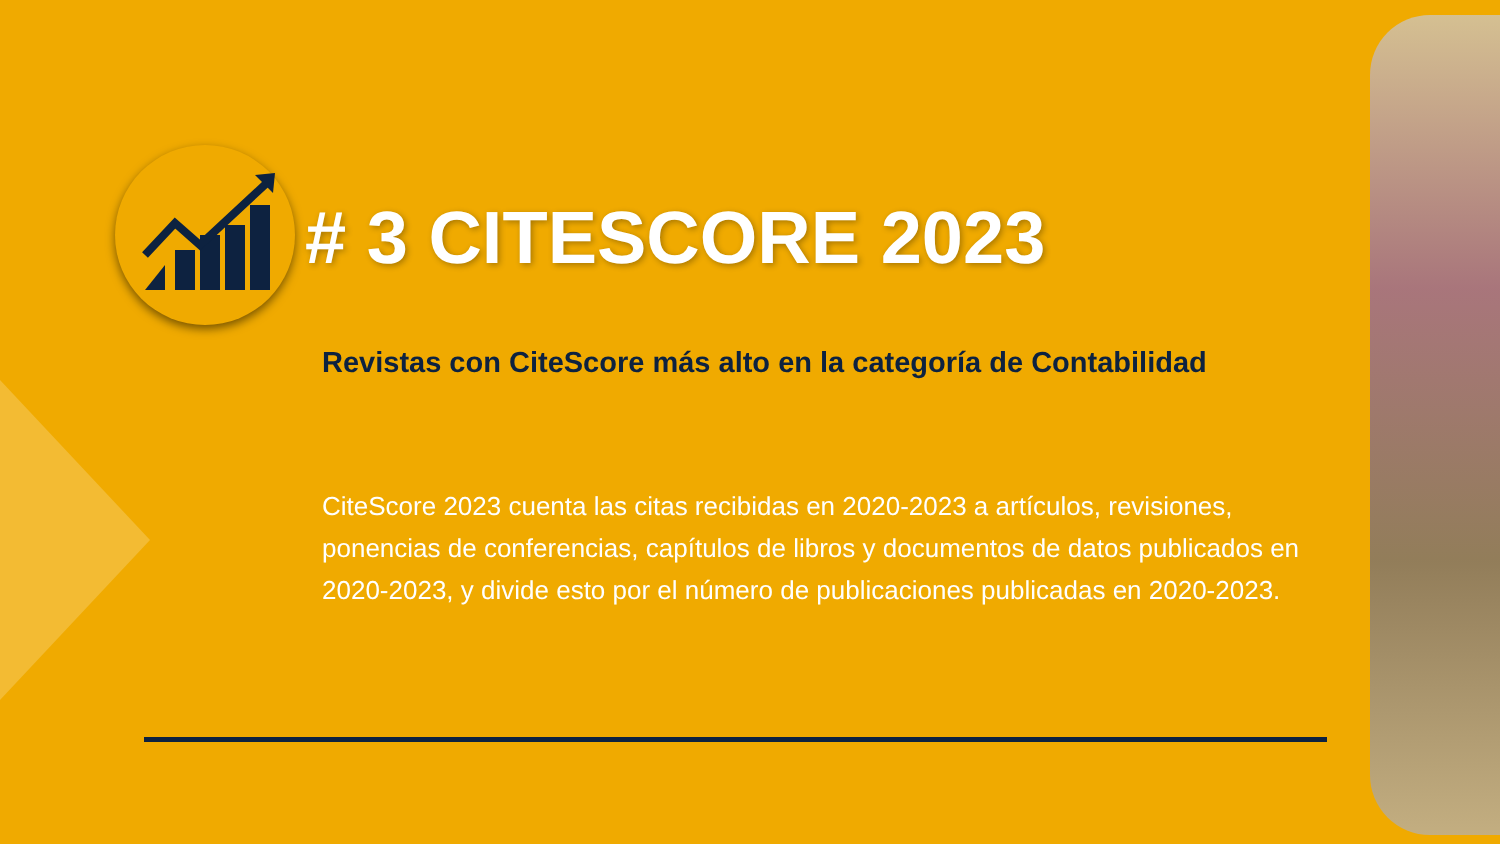# 3 CITESCORE 2023
Revistas con CiteScore más alto en la categoría de Contabilidad
CiteScore 2023 cuenta las citas recibidas en 2020-2023 a artículos, revisiones, ponencias de conferencias, capítulos de libros y documentos de datos publicados en 2020-2023, y divide esto por el número de publicaciones publicadas en 2020-2023.